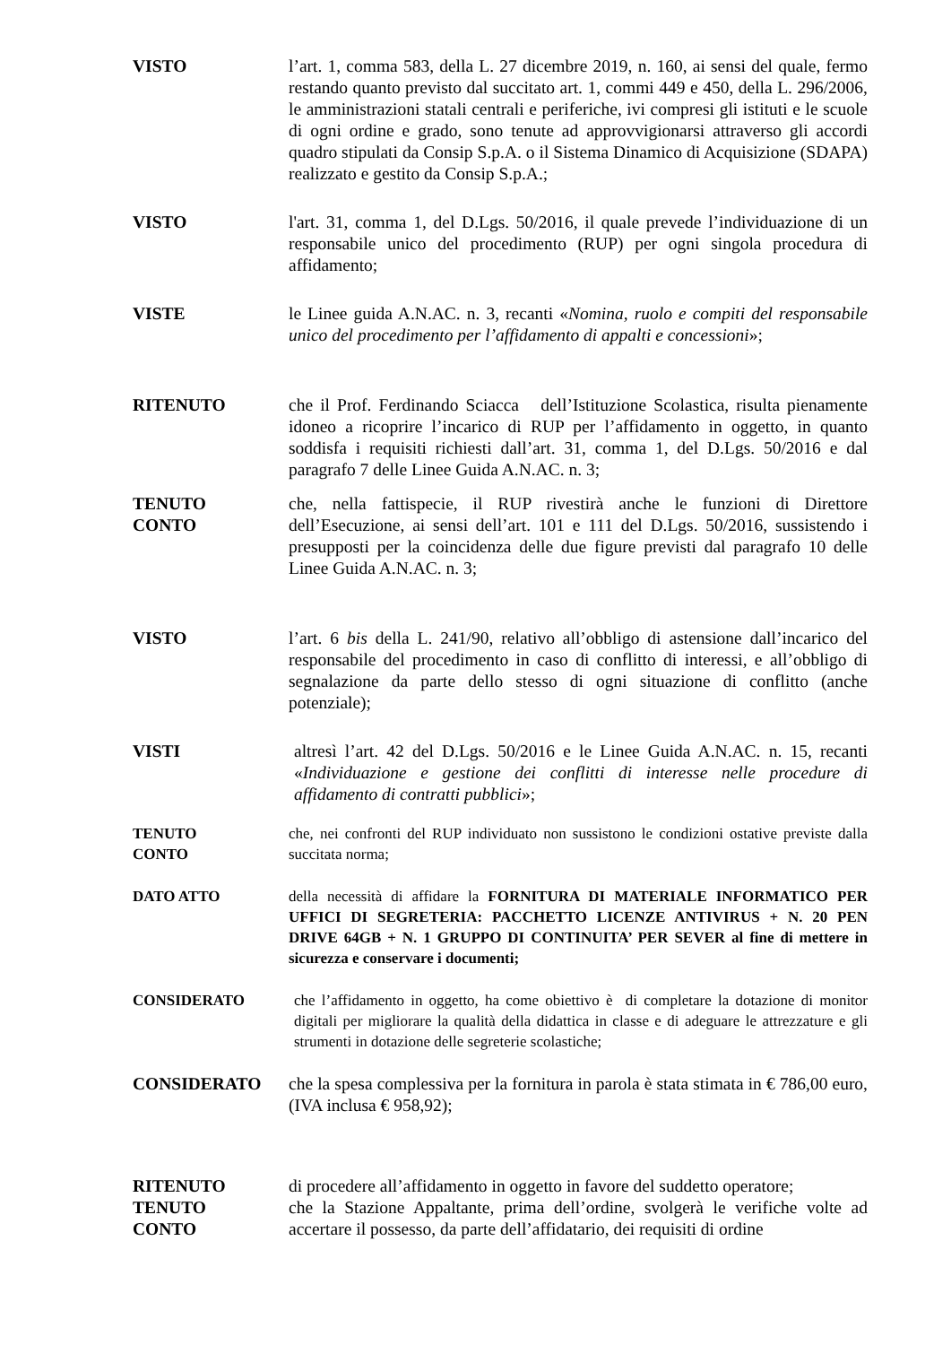VISTO l’art. 1, comma 583, della L. 27 dicembre 2019, n. 160, ai sensi del quale, fermo restando quanto previsto dal succitato art. 1, commi 449 e 450, della L. 296/2006, le amministrazioni statali centrali e periferiche, ivi compresi gli istituti e le scuole di ogni ordine e grado, sono tenute ad approvvigionarsi attraverso gli accordi quadro stipulati da Consip S.p.A. o il Sistema Dinamico di Acquisizione (SDAPA) realizzato e gestito da Consip S.p.A.;
VISTO l'art. 31, comma 1, del D.Lgs. 50/2016, il quale prevede l’individuazione di un responsabile unico del procedimento (RUP) per ogni singola procedura di affidamento;
VISTE le Linee guida A.N.AC. n. 3, recanti «Nomina, ruolo e compiti del responsabile unico del procedimento per l’affidamento di appalti e concessioni»;
RITENUTO che il Prof. Ferdinando Sciacca dell’Istituzione Scolastica, risulta pienamente idoneo a ricoprire l’incarico di RUP per l’affidamento in oggetto, in quanto soddisfa i requisiti richiesti dall’art. 31, comma 1, del D.Lgs. 50/2016 e dal paragrafo 7 delle Linee Guida A.N.AC. n. 3;
TENUTO
CONTO
che, nella fattispecie, il RUP rivestirà anche le funzioni di Direttore dell’Esecuzione, ai sensi dell’art. 101 e 111 del D.Lgs. 50/2016, sussistendo i presupposti per la coincidenza delle due figure previsti dal paragrafo 10 delle Linee Guida A.N.AC. n. 3;
VISTO l’art. 6 bis della L. 241/90, relativo all’obbligo di astensione dall’incarico del responsabile del procedimento in caso di conflitto di interessi, e all’obbligo di segnalazione da parte dello stesso di ogni situazione di conflitto (anche potenziale);
VISTI altresì l’art. 42 del D.Lgs. 50/2016 e le Linee Guida A.N.AC. n. 15, recanti «Individuazione e gestione dei conflitti di interesse nelle procedure di affidamento di contratti pubblici»;
TENUTO
CONTO
che, nei confronti del RUP individuato non sussistono le condizioni ostative previste dalla succitata norma;
DATO ATTO della necessità di affidare la FORNITURA DI MATERIALE INFORMATICO PER UFFICI DI SEGRETERIA: PACCHETTO LICENZE ANTIVIRUS + N. 20 PEN DRIVE 64GB + N. 1 GRUPPO DI CONTINUITA’ PER SEVER al fine di mettere in sicurezza e conservare i documenti;
CONSIDERATO che l’affidamento in oggetto, ha come obiettivo è di completare la dotazione di monitor digitali per migliorare la qualità della didattica in classe e di adeguare le attrezzature e gli strumenti in dotazione delle segreterie scolastiche;
CONSIDERATO che la spesa complessiva per la fornitura in parola è stata stimata in € 786,00 euro, (IVA inclusa € 958,92);
RITENUTO
TENUTO
CONTO
di procedere all’affidamento in oggetto in favore del suddetto operatore;
che la Stazione Appaltante, prima dell’ordine, svolgerà le verifiche volte ad accertare il possesso, da parte dell’affidatario, dei requisiti di ordine